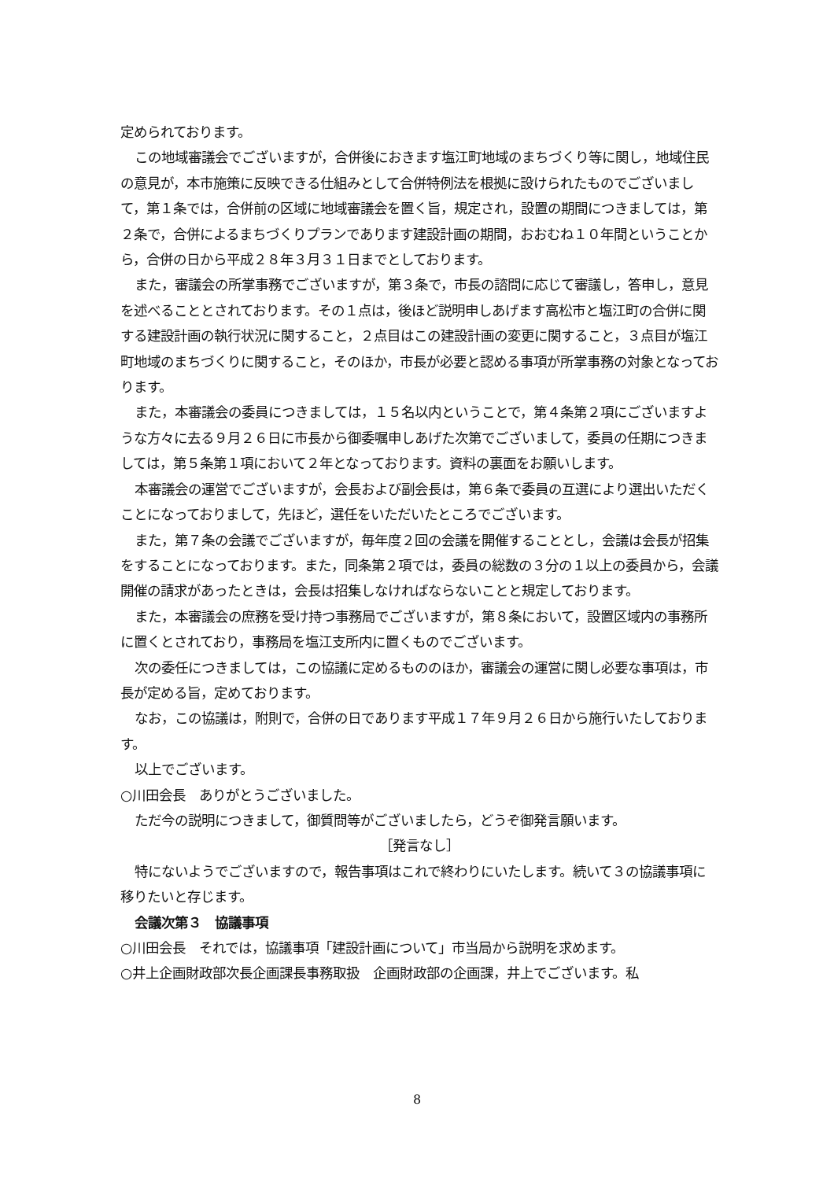定められております。
この地域審議会でございますが，合併後におきます塩江町地域のまちづくり等に関し，地域住民の意見が，本市施策に反映できる仕組みとして合併特例法を根拠に設けられたものでございまして，第１条では，合併前の区域に地域審議会を置く旨，規定され，設置の期間につきましては，第２条で，合併によるまちづくりプランであります建設計画の期間，おおむね１０年間ということから，合併の日から平成２８年３月３１日までとしております。
また，審議会の所掌事務でございますが，第３条で，市長の諮問に応じて審議し，答申し，意見を述べることとされております。その１点は，後ほど説明申しあげます高松市と塩江町の合併に関する建設計画の執行状況に関すること，２点目はこの建設計画の変更に関すること，３点目が塩江町地域のまちづくりに関すること，そのほか，市長が必要と認める事項が所掌事務の対象となっております。
また，本審議会の委員につきましては，１５名以内ということで，第４条第２項にございますような方々に去る９月２６日に市長から御委嘱申しあげた次第でございまして，委員の任期につきましては，第５条第１項において２年となっております。資料の裏面をお願いします。
本審議会の運営でございますが，会長および副会長は，第６条で委員の互選により選出いただくことになっておりまして，先ほど，選任をいただいたところでございます。
また，第７条の会議でございますが，毎年度２回の会議を開催することとし，会議は会長が招集をすることになっております。また，同条第２項では，委員の総数の３分の１以上の委員から，会議開催の請求があったときは，会長は招集しなければならないことと規定しております。
また，本審議会の庶務を受け持つ事務局でございますが，第８条において，設置区域内の事務所に置くとされており，事務局を塩江支所内に置くものでございます。
次の委任につきましては，この協議に定めるもののほか，審議会の運営に関し必要な事項は，市長が定める旨，定めております。
なお，この協議は，附則で，合併の日であります平成１７年９月２６日から施行いたしております。
以上でございます。
○川田会長　ありがとうございました。
ただ今の説明につきまして，御質問等がございましたら，どうぞ御発言願います。
［発言なし］
特にないようでございますので，報告事項はこれで終わりにいたします。続いて３の協議事項に移りたいと存じます。
会議次第３　協議事項
○川田会長　それでは，協議事項「建設計画について」市当局から説明を求めます。
○井上企画財政部次長企画課長事務取扱　企画財政部の企画課，井上でございます。私
8